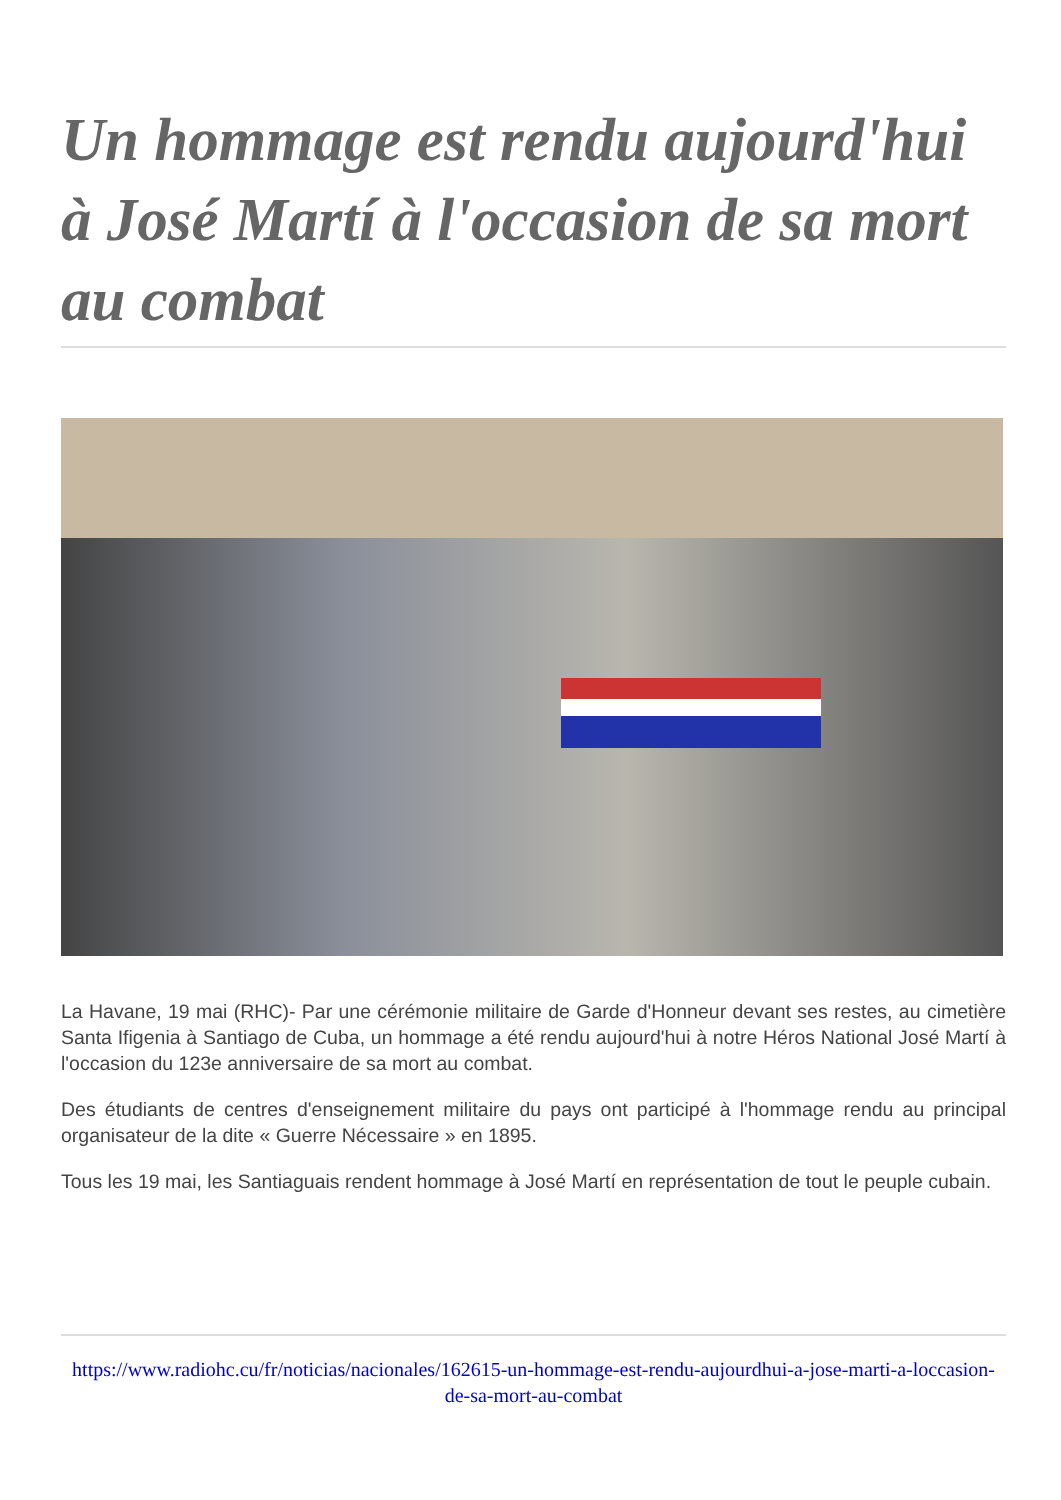Un hommage est rendu aujourd'hui à José Martí à l'occasion de sa mort au combat
La Havane, 19 mai (RHC)- Par une cérémonie militaire de Garde d'Honneur devant ses restes, au cimetière Santa Ifigenia à Santiago de Cuba, un hommage a été rendu aujourd'hui à notre Héros National José Martí à l'occasion du 123e anniversaire de sa mort au combat.
Des étudiants de centres d'enseignement militaire du pays ont participé à l'hommage rendu au principal organisateur de la dite « Guerre Nécessaire » en 1895.
Tous les 19 mai, les Santiaguais rendent hommage à José Martí en représentation de tout le peuple cubain.
https://www.radiohc.cu/fr/noticias/nacionales/162615-un-hommage-est-rendu-aujourdhui-a-jose-marti-a-loccasion-de-sa-mort-au-combat